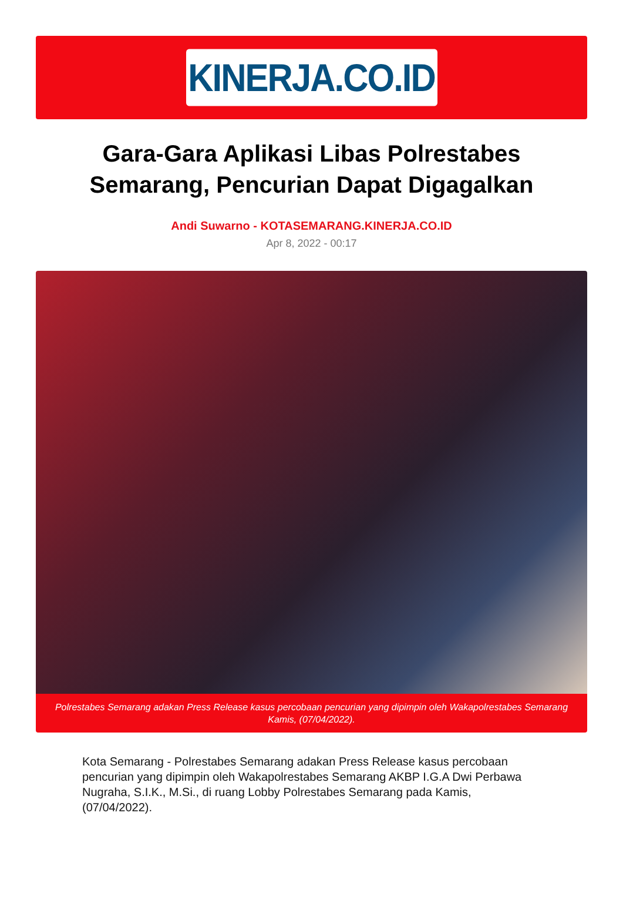KINERJA.CO.ID
Gara-Gara Aplikasi Libas Polrestabes Semarang, Pencurian Dapat Digagalkan
Andi Suwarno - KOTASEMARANG.KINERJA.CO.ID
Apr 8, 2022 - 00:17
Polrestabes Semarang adakan Press Release kasus percobaan pencurian yang dipimpin oleh Wakapolrestabes Semarang Kamis, (07/04/2022).
Kota Semarang - Polrestabes Semarang adakan Press Release kasus percobaan pencurian yang dipimpin oleh Wakapolrestabes Semarang AKBP I.G.A Dwi Perbawa Nugraha, S.I.K., M.Si., di ruang Lobby Polrestabes Semarang pada Kamis, (07/04/2022).